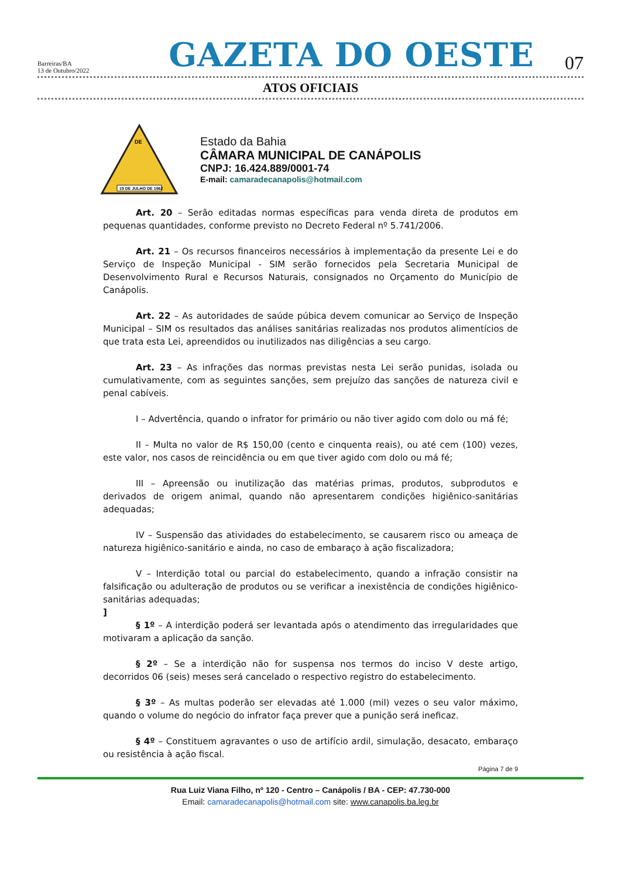Barreiras/BA
13 de Outubro/2022
GAZETA DO OESTE
07
ATOS OFICIAIS
DE
19 DE JULHO DE 1962
Estado da Bahia
CÂMARA MUNICIPAL DE CANÁPOLIS
CNPJ: 16.424.889/0001-74
E-mail: camaradecanapolis@hotmail.com
Art. 20 – Serão editadas normas específicas para venda direta de produtos em pequenas quantidades, conforme previsto no Decreto Federal nº 5.741/2006.
Art. 21 – Os recursos financeiros necessários à implementação da presente Lei e do Serviço de Inspeção Municipal - SIM serão fornecidos pela Secretaria Municipal de Desenvolvimento Rural e Recursos Naturais, consignados no Orçamento do Município de Canápolis.
Art. 22 – As autoridades de saúde púbica devem comunicar ao Serviço de Inspeção Municipal – SIM os resultados das análises sanitárias realizadas nos produtos alimentícios de que trata esta Lei, apreendidos ou inutilizados nas diligências a seu cargo.
Art. 23 – As infrações das normas previstas nesta Lei serão punidas, isolada ou cumulativamente, com as seguintes sanções, sem prejuízo das sanções de natureza civil e penal cabíveis.
I – Advertência, quando o infrator for primário ou não tiver agido com dolo ou má fé;
II – Multa no valor de R$ 150,00 (cento e cinquenta reais), ou até cem (100) vezes, este valor, nos casos de reincidência ou em que tiver agido com dolo ou má fé;
III – Apreensão ou inutilização das matérias primas, produtos, subprodutos e derivados de origem animal, quando não apresentarem condições higiênico-sanitárias adequadas;
IV – Suspensão das atividades do estabelecimento, se causarem risco ou ameaça de natureza higiênico-sanitário e ainda, no caso de embaraço à ação fiscalizadora;
V – Interdição total ou parcial do estabelecimento, quando a infração consistir na falsificação ou adulteração de produtos ou se verificar a inexistência de condições higiênico-sanitárias adequadas;
]
§ 1º – A interdição poderá ser levantada após o atendimento das irregularidades que motivaram a aplicação da sanção.
§ 2º – Se a interdição não for suspensa nos termos do inciso V deste artigo, decorridos 06 (seis) meses será cancelado o respectivo registro do estabelecimento.
§ 3º – As multas poderão ser elevadas até 1.000 (mil) vezes o seu valor máximo, quando o volume do negócio do infrator faça prever que a punição será ineficaz.
§ 4º – Constituem agravantes o uso de artifício ardil, simulação, desacato, embaraço ou resistência à ação fiscal.
Página 7 de 9
Rua Luiz Viana Filho, nº 120 - Centro – Canápolis / BA - CEP: 47.730-000
Email: camaradecanapolis@hotmail.com site: www.canapolis.ba.leg.br